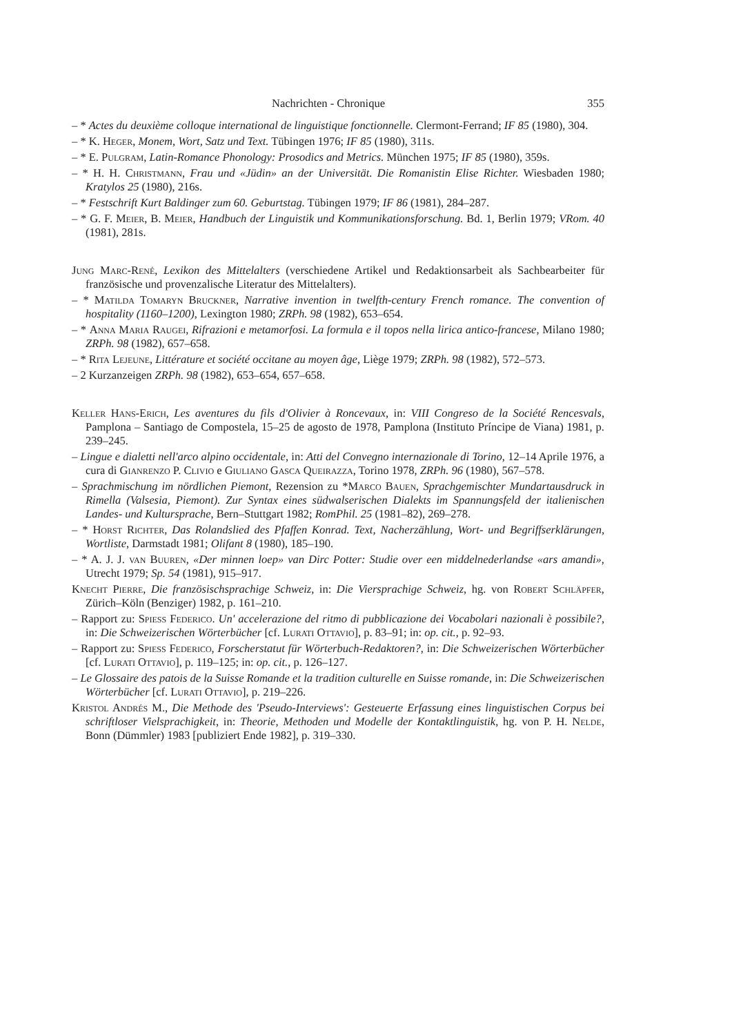Nachrichten - Chronique 355
– * Actes du deuxième colloque international de linguistique fonctionnelle. Clermont-Ferrand; IF 85 (1980), 304.
– * K. Heger, Monem, Wort, Satz und Text. Tübingen 1976; IF 85 (1980), 311s.
– * E. Pulgram, Latin-Romance Phonology: Prosodics and Metrics. München 1975; IF 85 (1980), 359s.
– * H. H. Christmann, Frau und «Jüdin» an der Universität. Die Romanistin Elise Richter. Wiesbaden 1980; Kratylos 25 (1980), 216s.
– * Festschrift Kurt Baldinger zum 60. Geburtstag. Tübingen 1979; IF 86 (1981), 284–287.
– * G. F. Meier, B. Meier, Handbuch der Linguistik und Kommunikationsforschung. Bd. 1, Berlin 1979; VRom. 40 (1981), 281s.
Jung Marc-René, Lexikon des Mittelalters (verschiedene Artikel und Redaktionsarbeit als Sachbearbeiter für französische und provenzalische Literatur des Mittelalters).
– * Matilda Tomaryn Bruckner, Narrative invention in twelfth-century French romance. The convention of hospitality (1160–1200), Lexington 1980; ZRPh. 98 (1982), 653–654.
– * Anna Maria Raugei, Rifrazioni e metamorfosi. La formula e il topos nella lirica antico-francese, Milano 1980; ZRPh. 98 (1982), 657–658.
– * Rita Lejeune, Littérature et société occitane au moyen âge, Liège 1979; ZRPh. 98 (1982), 572–573.
– 2 Kurzanzeigen ZRPh. 98 (1982), 653–654, 657–658.
Keller Hans-Erich, Les aventures du fils d'Olivier à Roncevaux, in: VIII Congreso de la Société Rencesvals, Pamplona – Santiago de Compostela, 15–25 de agosto de 1978, Pamplona (Instituto Príncipe de Viana) 1981, p. 239–245.
– Lingue e dialetti nell'arco alpino occidentale, in: Atti del Convegno internazionale di Torino, 12–14 Aprile 1976, a cura di Gianrenzo P. Clivio e Giuliano Gasca Queirazza, Torino 1978, ZRPh. 96 (1980), 567–578.
– Sprachmischung im nördlichen Piemont, Rezension zu *Marco Bauen, Sprachgemischter Mundartausdruck in Rimella (Valsesia, Piemont). Zur Syntax eines südwalserischen Dialekts im Spannungsfeld der italienischen Landes- und Kultursprache, Bern–Stuttgart 1982; RomPhil. 25 (1981–82), 269–278.
– * Horst Richter, Das Rolandslied des Pfaffen Konrad. Text, Nacherzählung, Wort- und Begriffserklärungen, Wortliste, Darmstadt 1981; Olifant 8 (1980), 185–190.
– * A. J. J. van Buuren, «Der minnen loep» van Dirc Potter: Studie over een middelnederlandse «ars amandi», Utrecht 1979; Sp. 54 (1981), 915–917.
Knecht Pierre, Die französischsprachige Schweiz, in: Die Viersprachige Schweiz, hg. von Robert Schläpfer, Zürich–Köln (Benziger) 1982, p. 161–210.
– Rapport zu: Spiess Federico. Un' accelerazione del ritmo di pubblicazione dei Vocabolari nazionali è possibile?, in: Die Schweizerischen Wörterbücher [cf. Lurati Ottavio], p. 83–91; in: op. cit., p. 92–93.
– Rapport zu: Spiess Federico, Forscherstatut für Wörterbuch-Redaktoren?, in: Die Schweizerischen Wörterbücher [cf. Lurati Ottavio], p. 119–125; in: op. cit., p. 126–127.
– Le Glossaire des patois de la Suisse Romande et la tradition culturelle en Suisse romande, in: Die Schweizerischen Wörterbücher [cf. Lurati Ottavio], p. 219–226.
Kristol Andrés M., Die Methode des 'Pseudo-Interviews': Gesteuerte Erfassung eines linguistischen Corpus bei schriftloser Vielsprachigkeit, in: Theorie, Methoden und Modelle der Kontaktlinguistik, hg. von P. H. Nelde, Bonn (Dümmler) 1983 [publiziert Ende 1982], p. 319–330.